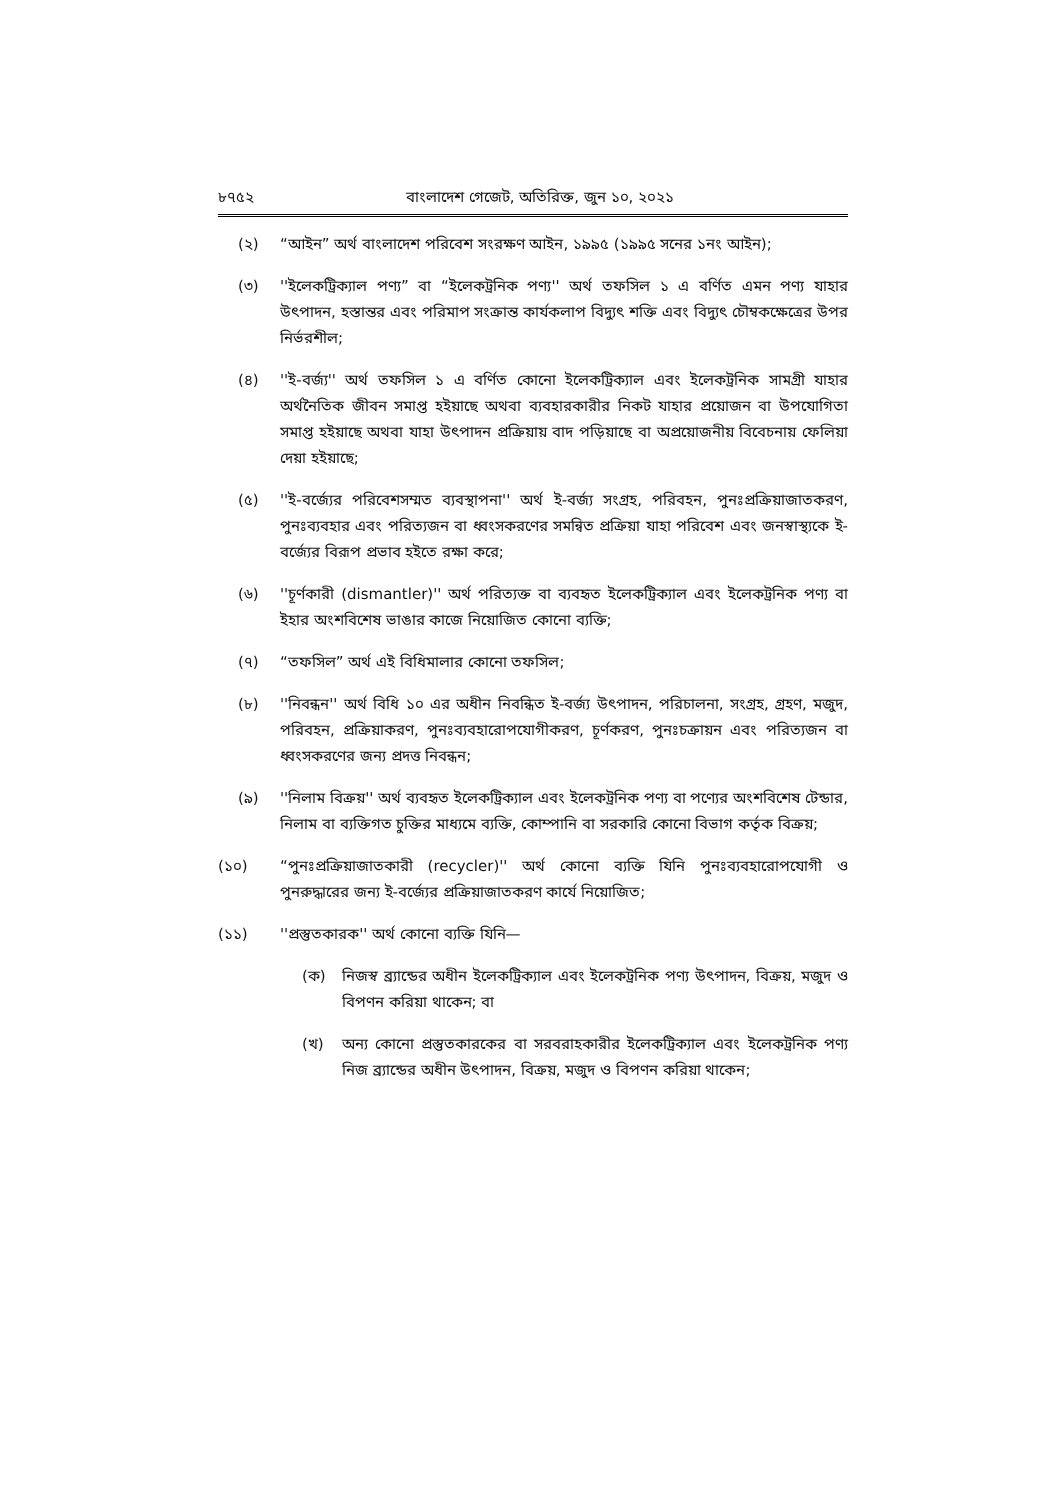৮৭৫২ বাংলাদেশ গেজেট, অতিরিক্ত, জুন ১০, ২০২১
(২) “আইন” অর্থ বাংলাদেশ পরিবেশ সংরক্ষণ আইন, ১৯৯৫ (১৯৯৫ সনের ১নং আইন);
(৩) ''ইলেকট্রিক্যাল পণ্য” বা “ইলেকট্রনিক পণ্য'' অর্থ তফসিল ১ এ বর্ণিত এমন পণ্য যাহার উৎপাদন, হস্তান্তর এবং পরিমাপ সংক্রান্ত কার্যকলাপ বিদ্যুৎ শক্তি এবং বিদ্যুৎ চৌম্বকক্ষেত্রের উপর নির্ভরশীল;
(৪) ''ই-বর্জ্য'' অর্থ তফসিল ১ এ বর্ণিত কোনো ইলেকট্রিক্যাল এবং ইলেকট্রনিক সামগ্রী যাহার অর্থনৈতিক জীবন সমাপ্ত হইয়াছে অথবা ব্যবহারকারীর নিকট যাহার প্রয়োজন বা উপযোগিতা সমাপ্ত হইয়াছে অথবা যাহা উৎপাদন প্রক্রিয়ায় বাদ পড়িয়াছে বা অপ্রয়োজনীয় বিবেচনায় ফেলিয়া দেয়া হইয়াছে;
(৫) ''ই-বর্জ্যের পরিবেশসম্মত ব্যবস্থাপনা'' অর্থ ই-বর্জ্য সংগ্রহ, পরিবহন, পুনঃপ্রক্রিয়াজাতকরণ, পুনঃব্যবহার এবং পরিত্যজন বা ধ্বংসকরণের সমন্বিত প্রক্রিয়া যাহা পরিবেশ এবং জনস্বাস্থ্যকে ই-বর্জ্যের বিরূপ প্রভাব হইতে রক্ষা করে;
(৬) ''চূর্ণকারী (dismantler)'' অর্থ পরিত্যক্ত বা ব্যবহৃত ইলেকট্রিক্যাল এবং ইলেকট্রনিক পণ্য বা ইহার অংশবিশেষ ভাঙার কাজে নিয়োজিত কোনো ব্যক্তি;
(৭) “তফসিল” অর্থ এই বিধিমালার কোনো তফসিল;
(৮) ''নিবন্ধন'' অর্থ বিধি ১০ এর অধীন নিবন্ধিত ই-বর্জ্য উৎপাদন, পরিচালনা, সংগ্রহ, গ্রহণ, মজুদ, পরিবহন, প্রক্রিয়াকরণ, পুনঃব্যবহারোপযোগীকরণ, চূর্ণকরণ, পুনঃচক্রায়ন এবং পরিত্যজন বা ধ্বংসকরণের জন্য প্রদত্ত নিবন্ধন;
(৯) ''নিলাম বিক্রয়'' অর্থ ব্যবহৃত ইলেকট্রিক্যাল এবং ইলেকট্রনিক পণ্য বা পণ্যের অংশবিশেষ টেন্ডার, নিলাম বা ব্যক্তিগত চুক্তির মাধ্যমে ব্যক্তি, কোম্পানি বা সরকারি কোনো বিভাগ কর্তৃক বিক্রয়;
(১০) “পুনঃপ্রক্রিয়াজাতকারী (recycler)'' অর্থ কোনো ব্যক্তি যিনি পুনঃব্যবহারোপযোগী ও পুনরুদ্ধারের জন্য ই-বর্জ্যের প্রক্রিয়াজাতকরণ কার্যে নিয়োজিত;
(১১) ''প্রস্তুতকারক'' অর্থ কোনো ব্যক্তি যিনি—
(ক) নিজস্ব ব্র্যান্ডের অধীন ইলেকট্রিক্যাল এবং ইলেকট্রনিক পণ্য উৎপাদন, বিক্রয়, মজুদ ও বিপণন করিয়া থাকেন; বা
(খ) অন্য কোনো প্রস্তুতকারকের বা সরবরাহকারীর ইলেকট্রিক্যাল এবং ইলেকট্রনিক পণ্য নিজ ব্র্যান্ডের অধীন উৎপাদন, বিক্রয়, মজুদ ও বিপণন করিয়া থাকেন;